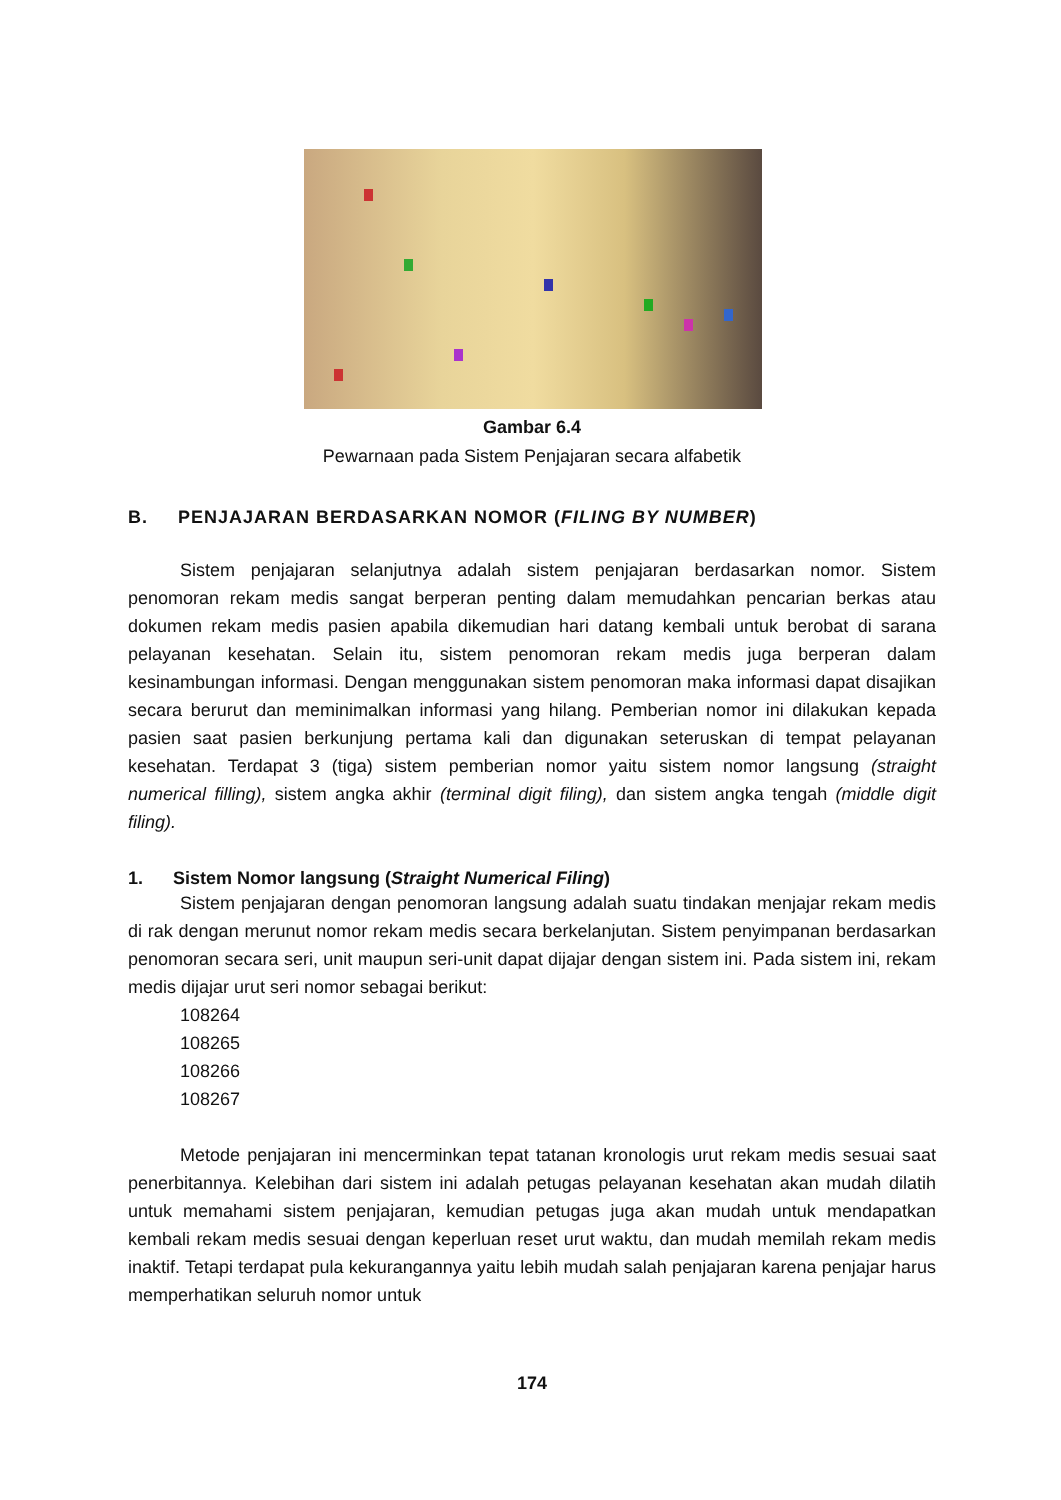Gambar 6.4
Pewarnaan pada Sistem Penjajaran secara alfabetik
B. PENJAJARAN BERDASARKAN NOMOR (FILING BY NUMBER)
Sistem penjajaran selanjutnya adalah sistem penjajaran berdasarkan nomor. Sistem penomoran rekam medis sangat berperan penting dalam memudahkan pencarian berkas atau dokumen rekam medis pasien apabila dikemudian hari datang kembali untuk berobat di sarana pelayanan kesehatan. Selain itu, sistem penomoran rekam medis juga berperan dalam kesinambungan informasi. Dengan menggunakan sistem penomoran maka informasi dapat disajikan secara berurut dan meminimalkan informasi yang hilang. Pemberian nomor ini dilakukan kepada pasien saat pasien berkunjung pertama kali dan digunakan seteruskan di tempat pelayanan kesehatan. Terdapat 3 (tiga) sistem pemberian nomor yaitu sistem nomor langsung (straight numerical filling), sistem angka akhir (terminal digit filing), dan sistem angka tengah (middle digit filing).
1. Sistem Nomor langsung (Straight Numerical Filing)
Sistem penjajaran dengan penomoran langsung adalah suatu tindakan menjajar rekam medis di rak dengan merunut nomor rekam medis secara berkelanjutan. Sistem penyimpanan berdasarkan penomoran secara seri, unit maupun seri-unit dapat dijajar dengan sistem ini. Pada sistem ini, rekam medis dijajar urut seri nomor sebagai berikut:
108264
108265
108266
108267
Metode penjajaran ini mencerminkan tepat tatanan kronologis urut rekam medis sesuai saat penerbitannya. Kelebihan dari sistem ini adalah petugas pelayanan kesehatan akan mudah dilatih untuk memahami sistem penjajaran, kemudian petugas juga akan mudah untuk mendapatkan kembali rekam medis sesuai dengan keperluan reset urut waktu, dan mudah memilah rekam medis inaktif. Tetapi terdapat pula kekurangannya yaitu lebih mudah salah penjajaran karena penjajar harus memperhatikan seluruh nomor untuk
174